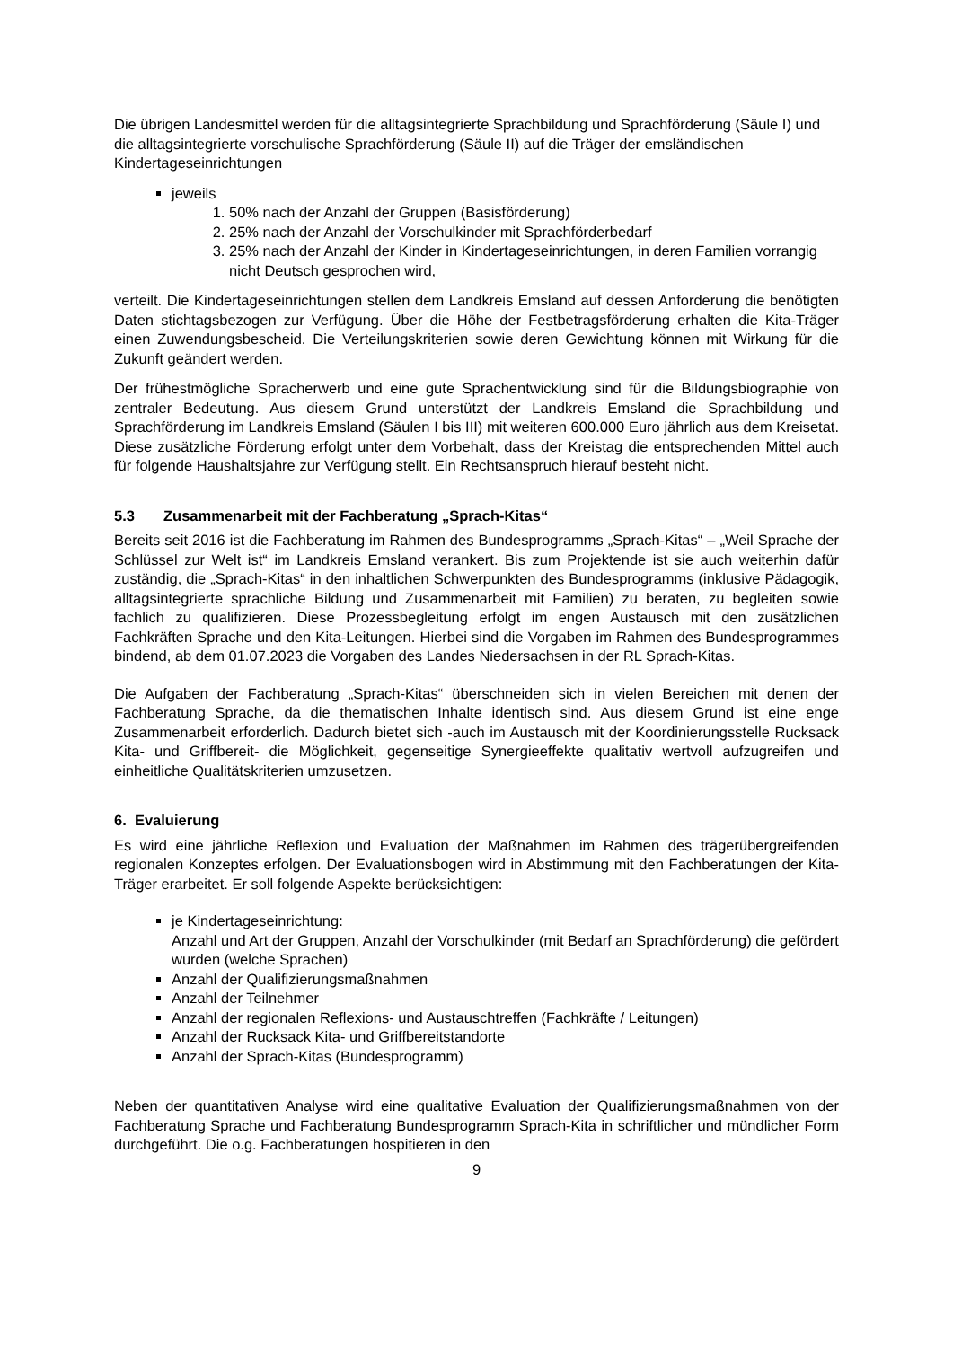Die übrigen Landesmittel werden für die alltagsintegrierte Sprachbildung und Sprachförderung (Säule I) und die alltagsintegrierte vorschulische Sprachförderung (Säule II) auf die Träger der emsländischen Kindertageseinrichtungen
jeweils
1. 50% nach der Anzahl der Gruppen (Basisförderung)
2. 25% nach der Anzahl der Vorschulkinder mit Sprachförderbedarf
3. 25% nach der Anzahl der Kinder in Kindertageseinrichtungen, in deren Familien vorrangig nicht Deutsch gesprochen wird,
verteilt. Die Kindertageseinrichtungen stellen dem Landkreis Emsland auf dessen Anforderung die benötigten Daten stichtagsbezogen zur Verfügung. Über die Höhe der Festbetragsförderung erhalten die Kita-Träger einen Zuwendungsbescheid. Die Verteilungskriterien sowie deren Gewichtung können mit Wirkung für die Zukunft geändert werden.
Der frühestmögliche Spracherwerb und eine gute Sprachentwicklung sind für die Bildungsbiographie von zentraler Bedeutung. Aus diesem Grund unterstützt der Landkreis Emsland die Sprachbildung und Sprachförderung im Landkreis Emsland (Säulen I bis III) mit weiteren 600.000 Euro jährlich aus dem Kreisetat. Diese zusätzliche Förderung erfolgt unter dem Vorbehalt, dass der Kreistag die entsprechenden Mittel auch für folgende Haushaltsjahre zur Verfügung stellt. Ein Rechtsanspruch hierauf besteht nicht.
5.3 Zusammenarbeit mit der Fachberatung „Sprach-Kitas“
Bereits seit 2016 ist die Fachberatung im Rahmen des Bundesprogramms „Sprach-Kitas“ – „Weil Sprache der Schlüssel zur Welt ist“ im Landkreis Emsland verankert. Bis zum Projektende ist sie auch weiterhin dafür zuständig, die „Sprach-Kitas“ in den inhaltlichen Schwerpunkten des Bundesprogramms (inklusive Pädagogik, alltagsintegrierte sprachliche Bildung und Zusammenarbeit mit Familien) zu beraten, zu begleiten sowie fachlich zu qualifizieren. Diese Prozessbegleitung erfolgt im engen Austausch mit den zusätzlichen Fachkräften Sprache und den Kita-Leitungen. Hierbei sind die Vorgaben im Rahmen des Bundesprogrammes bindend, ab dem 01.07.2023 die Vorgaben des Landes Niedersachsen in der RL Sprach-Kitas.
Die Aufgaben der Fachberatung „Sprach-Kitas“ überschneiden sich in vielen Bereichen mit denen der Fachberatung Sprache, da die thematischen Inhalte identisch sind. Aus diesem Grund ist eine enge Zusammenarbeit erforderlich. Dadurch bietet sich -auch im Austausch mit der Koordinierungsstelle Rucksack Kita- und Griffbereit- die Möglichkeit, gegenseitige Synergieeffekte qualitativ wertvoll aufzugreifen und einheitliche Qualitätskriterien umzusetzen.
6. Evaluierung
Es wird eine jährliche Reflexion und Evaluation der Maßnahmen im Rahmen des trägerübergreifenden regionalen Konzeptes erfolgen. Der Evaluationsbogen wird in Abstimmung mit den Fachberatungen der Kita-Träger erarbeitet. Er soll folgende Aspekte berücksichtigen:
je Kindertageseinrichtung:
Anzahl und Art der Gruppen, Anzahl der Vorschulkinder (mit Bedarf an Sprachförderung) die gefördert wurden (welche Sprachen)
Anzahl der Qualifizierungsmaßnahmen
Anzahl der Teilnehmer
Anzahl der regionalen Reflexions- und Austauschtreffen (Fachkräfte / Leitungen)
Anzahl der Rucksack Kita- und Griffbereitstandorte
Anzahl der Sprach-Kitas (Bundesprogramm)
Neben der quantitativen Analyse wird eine qualitative Evaluation der Qualifizierungsmaßnahmen von der Fachberatung Sprache und Fachberatung Bundesprogramm Sprach-Kita in schriftlicher und mündlicher Form durchgeführt. Die o.g. Fachberatungen hospitieren in den
9